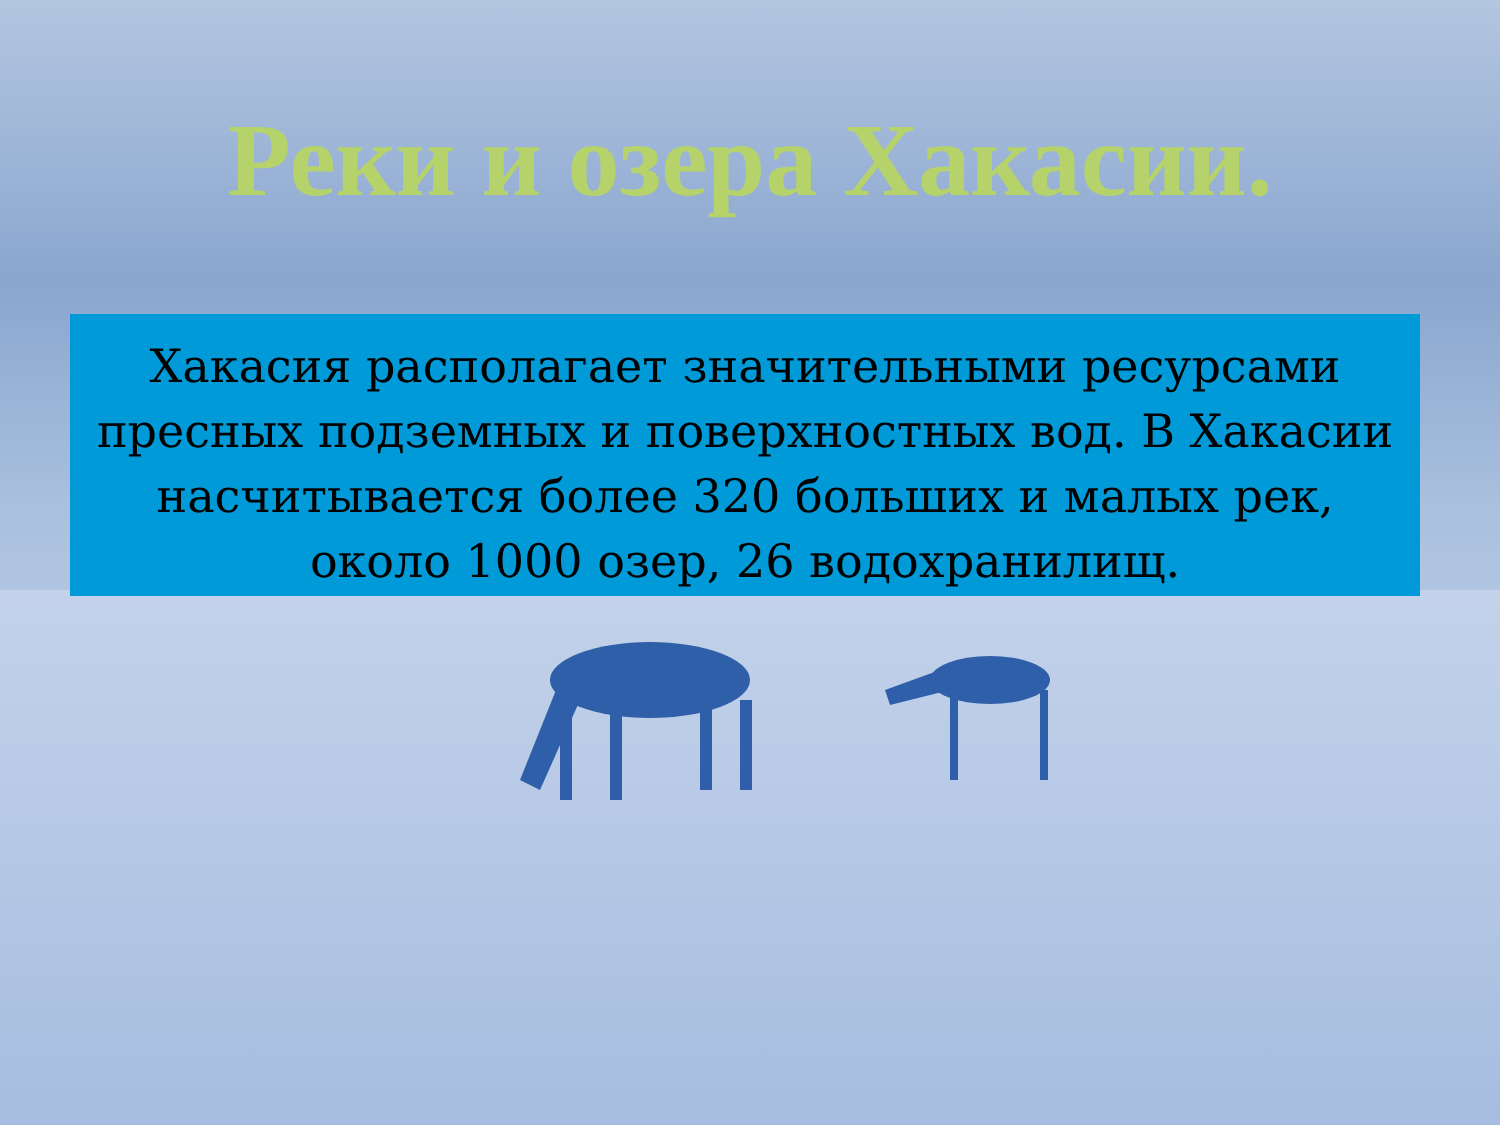Реки и озера Хакасии.
Хакасия располагает значительными ресурсами пресных подземных и поверхностных вод. В Хакасии насчитывается более 320 больших и малых рек, около 1000 озер, 26 водохранилищ.